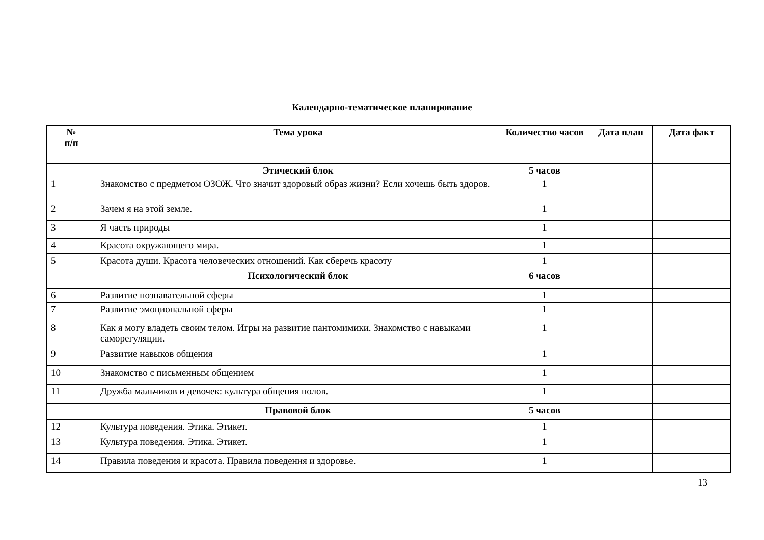Календарно-тематическое планирование
| № п/п | Тема урока | Количество часов | Дата план | Дата факт |
| --- | --- | --- | --- | --- |
| | Этический блок | 5 часов | | |
| 1 | Знакомство с предметом ОЗОЖ. Что значит здоровый образ жизни? Если хочешь быть здоров. | 1 | | |
| 2 | Зачем я на этой земле. | 1 | | |
| 3 | Я часть природы | 1 | | |
| 4 | Красота окружающего мира. | 1 | | |
| 5 | Красота души. Красота человеческих отношений. Как сберечь красоту | 1 | | |
| | Психологический блок | 6 часов | | |
| 6 | Развитие познавательной сферы | 1 | | |
| 7 | Развитие эмоциональной сферы | 1 | | |
| 8 | Как я могу владеть своим телом. Игры на развитие пантомимики. Знакомство с навыками саморегуляции. | 1 | | |
| 9 | Развитие навыков общения | 1 | | |
| 10 | Знакомство с письменным общением | 1 | | |
| 11 | Дружба мальчиков и девочек: культура общения полов. | 1 | | |
| | Правовой блок | 5 часов | | |
| 12 | Культура поведения. Этика. Этикет. | 1 | | |
| 13 | Культура поведения. Этика. Этикет. | 1 | | |
| 14 | Правила поведения и красота. Правила поведения и здоровье. | 1 | | |
13